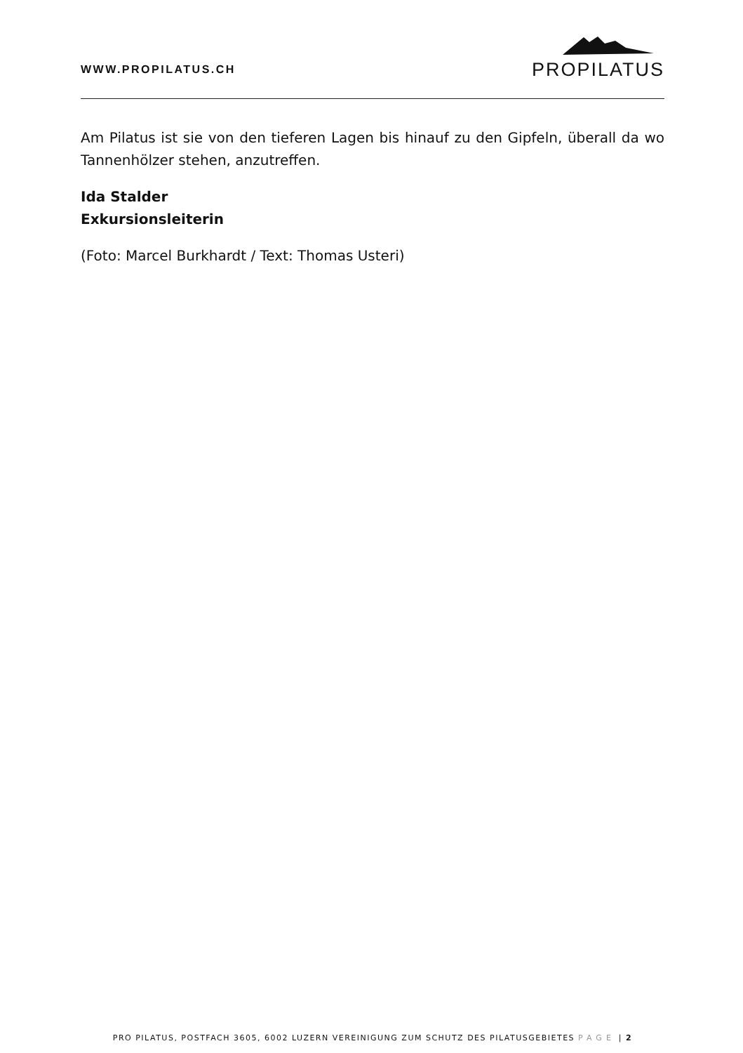WWW.PROPILATUS.CH
PROPILATUS
Am Pilatus ist sie von den tieferen Lagen bis hinauf zu den Gipfeln, überall da wo Tannenhölzer stehen, anzutreffen.
Ida Stalder
Exkursionsleiterin
(Foto: Marcel Burkhardt / Text: Thomas Usteri)
PRO PILATUS, POSTFACH 3605, 6002 LUZERN VEREINIGUNG ZUM SCHUTZ DES PILATUSGEBIETES PAGE | 2